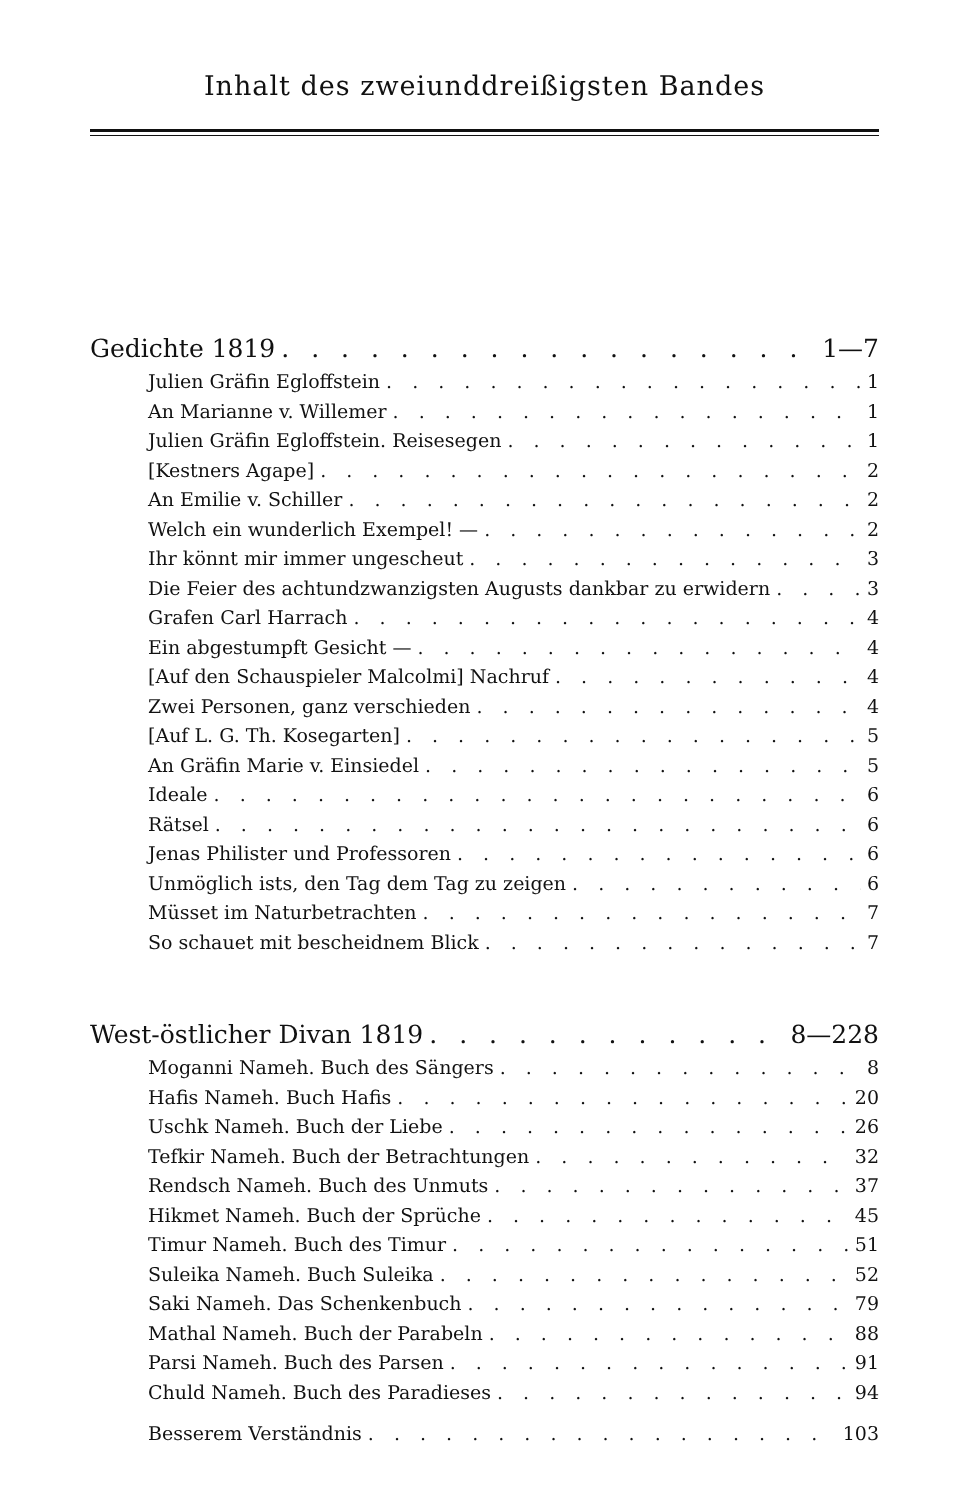Inhalt des zweiunddreißigsten Bandes
Gedichte 1819 1—7
Julien Gräfin Egloffstein 1
An Marianne v. Willemer 1
Julien Gräfin Egloffstein. Reisesegen 1
[Kestners Agape] 2
An Emilie v. Schiller 2
Welch ein wunderlich Exempel! — 2
Ihr könnt mir immer ungescheut 3
Die Feier des achtundzwanzigsten Augusts dankbar zu erwidern 3
Grafen Carl Harrach 4
Ein abgestumpft Gesicht — 4
[Auf den Schauspieler Malcolmi] Nachruf 4
Zwei Personen, ganz verschieden 4
[Auf L. G. Th. Kosegarten] 5
An Gräfin Marie v. Einsiedel 5
Ideale 6
Rätsel 6
Jenas Philister und Professoren 6
Unmöglich ists, den Tag dem Tag zu zeigen 6
Müsset im Naturbetrachten 7
So schauet mit bescheidnem Blick 7
West-östlicher Divan 1819 8—228
Moganni Nameh. Buch des Sängers 8
Hafis Nameh. Buch Hafis 20
Uschk Nameh. Buch der Liebe 26
Tefkir Nameh. Buch der Betrachtungen 32
Rendsch Nameh. Buch des Unmuts 37
Hikmet Nameh. Buch der Sprüche 45
Timur Nameh. Buch des Timur 51
Suleika Nameh. Buch Suleika 52
Saki Nameh. Das Schenkenbuch 79
Mathal Nameh. Buch der Parabeln 88
Parsi Nameh. Buch des Parsen 91
Chuld Nameh. Buch des Paradieses 94
Besserem Verständnis 103